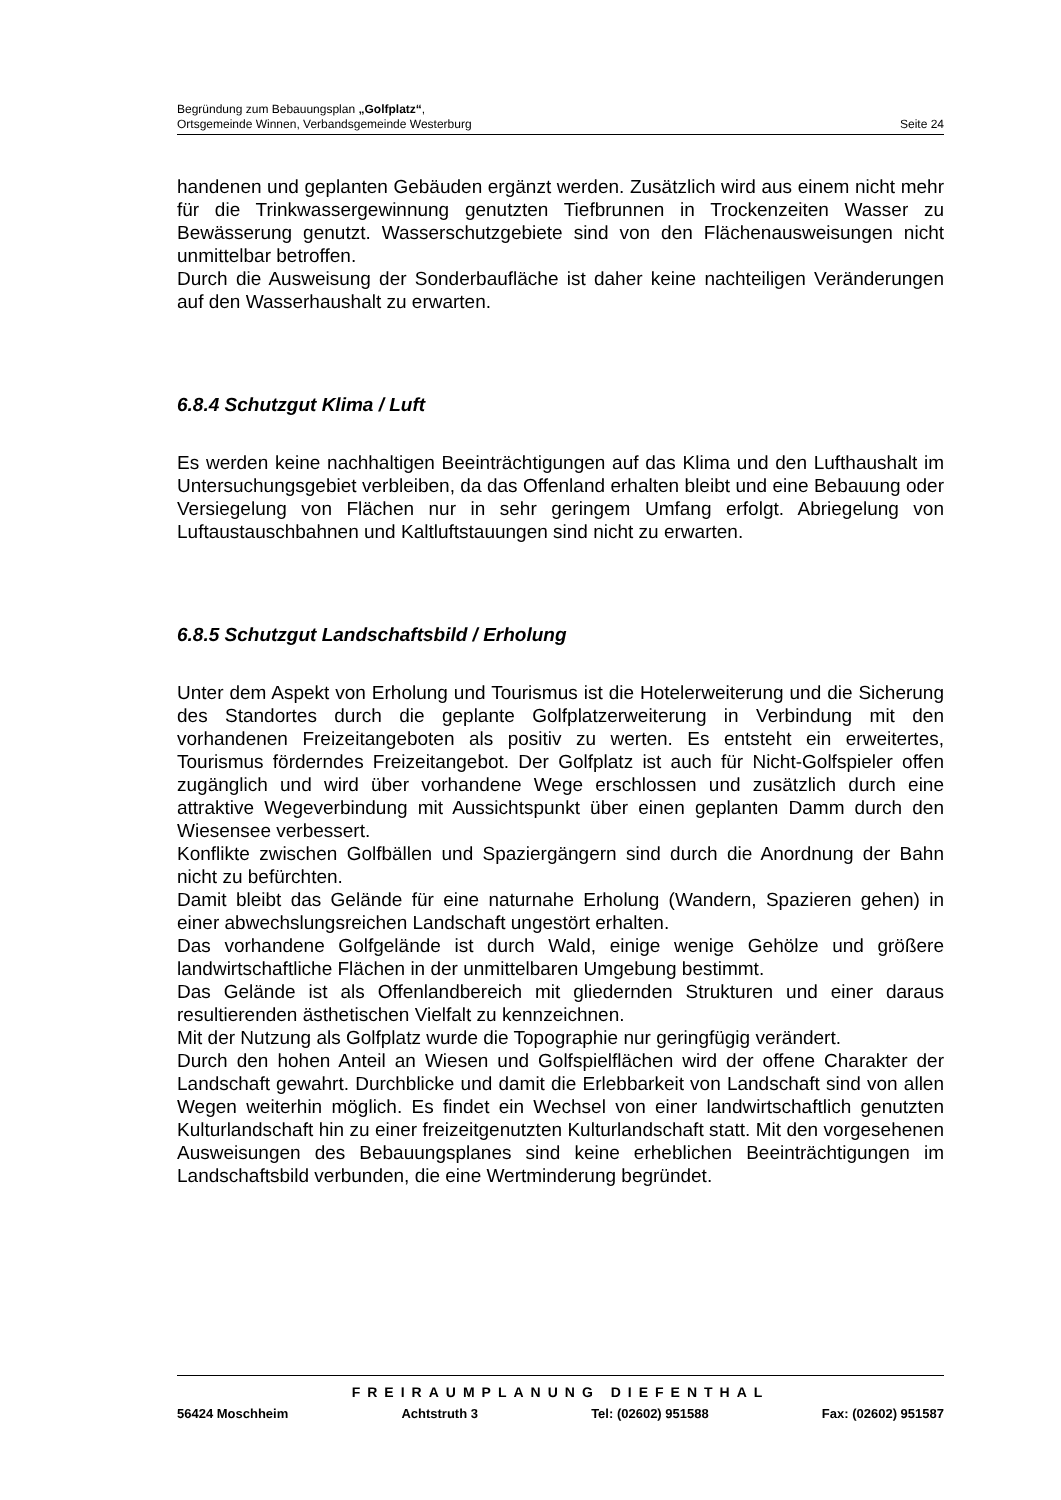Begründung zum Bebauungsplan „Golfplatz“,
Ortsgemeinde Winnen, Verbandsgemeinde Westerburg Seite 24
handenen und geplanten Gebäuden ergänzt werden. Zusätzlich wird aus einem nicht mehr für die Trinkwassergewinnung genutzten Tiefbrunnen in Trockenzeiten Wasser zu Bewässerung genutzt. Wasserschutzgebiete sind von den Flächenausweisungen nicht unmittelbar betroffen.
Durch die Ausweisung der Sonderbaufläche ist daher keine nachteiligen Veränderungen auf den Wasserhaushalt zu erwarten.
6.8.4 Schutzgut Klima / Luft
Es werden keine nachhaltigen Beeinträchtigungen auf das Klima und den Lufthaushalt im Untersuchungsgebiet verbleiben, da das Offenland erhalten bleibt und eine Bebauung oder Versiegelung von Flächen nur in sehr geringem Umfang erfolgt. Abriegelung von Luftaustauschbahnen und Kaltluftstauungen sind nicht zu erwarten.
6.8.5 Schutzgut Landschaftsbild / Erholung
Unter dem Aspekt von Erholung und Tourismus ist die Hotelerweiterung und die Sicherung des Standortes durch die geplante Golfplatzerweiterung in Verbindung mit den vorhandenen Freizeitangeboten als positiv zu werten. Es entsteht ein erweitertes, Tourismus förderndes Freizeitangebot. Der Golfplatz ist auch für Nicht-Golfspieler offen zugänglich und wird über vorhandene Wege erschlossen und zusätzlich durch eine attraktive Wegeverbindung mit Aussichtspunkt über einen geplanten Damm durch den Wiesensee verbessert.
Konflikte zwischen Golfbällen und Spaziergängern sind durch die Anordnung der Bahn nicht zu befürchten.
Damit bleibt das Gelände für eine naturnahe Erholung (Wandern, Spazieren gehen) in einer abwechslungsreichen Landschaft ungestört erhalten.
Das vorhandene Golfgelände ist durch Wald, einige wenige Gehölze und größere landwirtschaftliche Flächen in der unmittelbaren Umgebung bestimmt.
Das Gelände ist als Offenlandbereich mit gliedernden Strukturen und einer daraus resultierenden ästhetischen Vielfalt zu kennzeichnen.
Mit der Nutzung als Golfplatz wurde die Topographie nur geringfügig verändert.
Durch den hohen Anteil an Wiesen und Golfspielflächen wird der offene Charakter der Landschaft gewahrt. Durchblicke und damit die Erlebbarkeit von Landschaft sind von allen Wegen weiterhin möglich. Es findet ein Wechsel von einer landwirtschaftlich genutzten Kulturlandschaft hin zu einer freizeitgenutzten Kulturlandschaft statt. Mit den vorgesehenen Ausweisungen des Bebauungsplanes sind keine erheblichen Beeinträchtigungen im Landschaftsbild verbunden, die eine Wertminderung begründet.
FREIRAUMPLANUNG DIEFENTHAL
56424 Moschheim Achtstruth 3 Tel: (02602) 951588 Fax: (02602) 951587